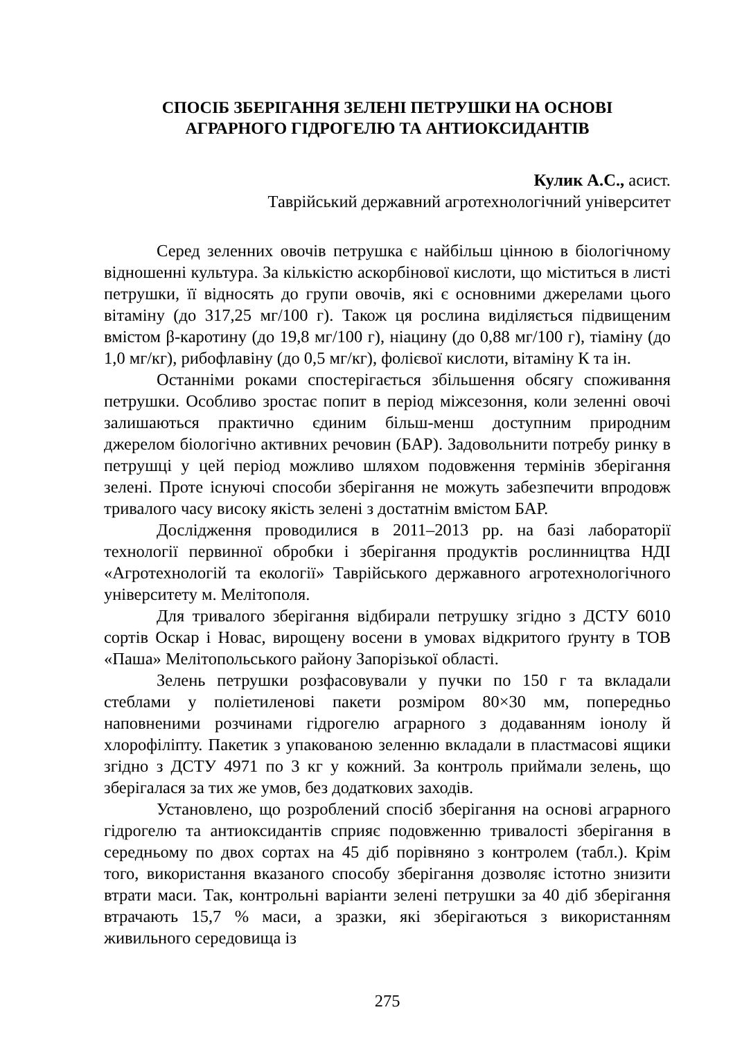СПОСІБ ЗБЕРІГАННЯ ЗЕЛЕНІ ПЕТРУШКИ НА ОСНОВІ
АГРАРНОГО ГІДРОГЕЛЮ ТА АНТИОКСИДАНТІВ
Кулик А.С., асист.
Таврійський державний агротехнологічний університет
Серед зеленних овочів петрушка є найбільш цінною в біологічному відношенні культура. За кількістю аскорбінової кислоти, що міститься в листі петрушки, її відносять до групи овочів, які є основними джерелами цього вітаміну (до 317,25 мг/100 г). Також ця рослина виділяється підвищеним вмістом β-каротину (до 19,8 мг/100 г), ніацину (до 0,88 мг/100 г), тіаміну (до 1,0 мг/кг), рибофлавіну (до 0,5 мг/кг), фолієвої кислоти, вітаміну К та ін.
Останніми роками спостерігається збільшення обсягу споживання петрушки. Особливо зростає попит в період міжсезоння, коли зеленні овочі залишаються практично єдиним більш-менш доступним природним джерелом біологічно активних речовин (БАР). Задовольнити потребу ринку в петрушці у цей період можливо шляхом подовження термінів зберігання зелені. Проте існуючі способи зберігання не можуть забезпечити впродовж тривалого часу високу якість зелені з достатнім вмістом БАР.
Дослідження проводилися в 2011–2013 рр. на базі лабораторії технології первинної обробки і зберігання продуктів рослинництва НДІ «Агротехнологій та екології» Таврійського державного агротехнологічного університету м. Мелітополя.
Для тривалого зберігання відбирали петрушку згідно з ДСТУ 6010 сортів Оскар і Новас, вирощену восени в умовах відкритого ґрунту в ТОВ «Паша» Мелітопольського району Запорізької області.
Зелень петрушки розфасовували у пучки по 150 г та вкладали стеблами у поліетиленові пакети розміром 80×30 мм, попередньо наповненими розчинами гідрогелю аграрного з додаванням іонолу й хлорофіліпту. Пакетик з упакованою зеленню вкладали в пластмасові ящики згідно з ДСТУ 4971 по 3 кг у кожний. За контроль приймали зелень, що зберігалася за тих же умов, без додаткових заходів.
Установлено, що розроблений спосіб зберігання на основі аграрного гідрогелю та антиоксидантів сприяє подовженню тривалості зберігання в середньому по двох сортах на 45 діб порівняно з контролем (табл.). Крім того, використання вказаного способу зберігання дозволяє істотно знизити втрати маси. Так, контрольні варіанти зелені петрушки за 40 діб зберігання втрачають 15,7 % маси, а зразки, які зберігаються з використанням живильного середовища із
275